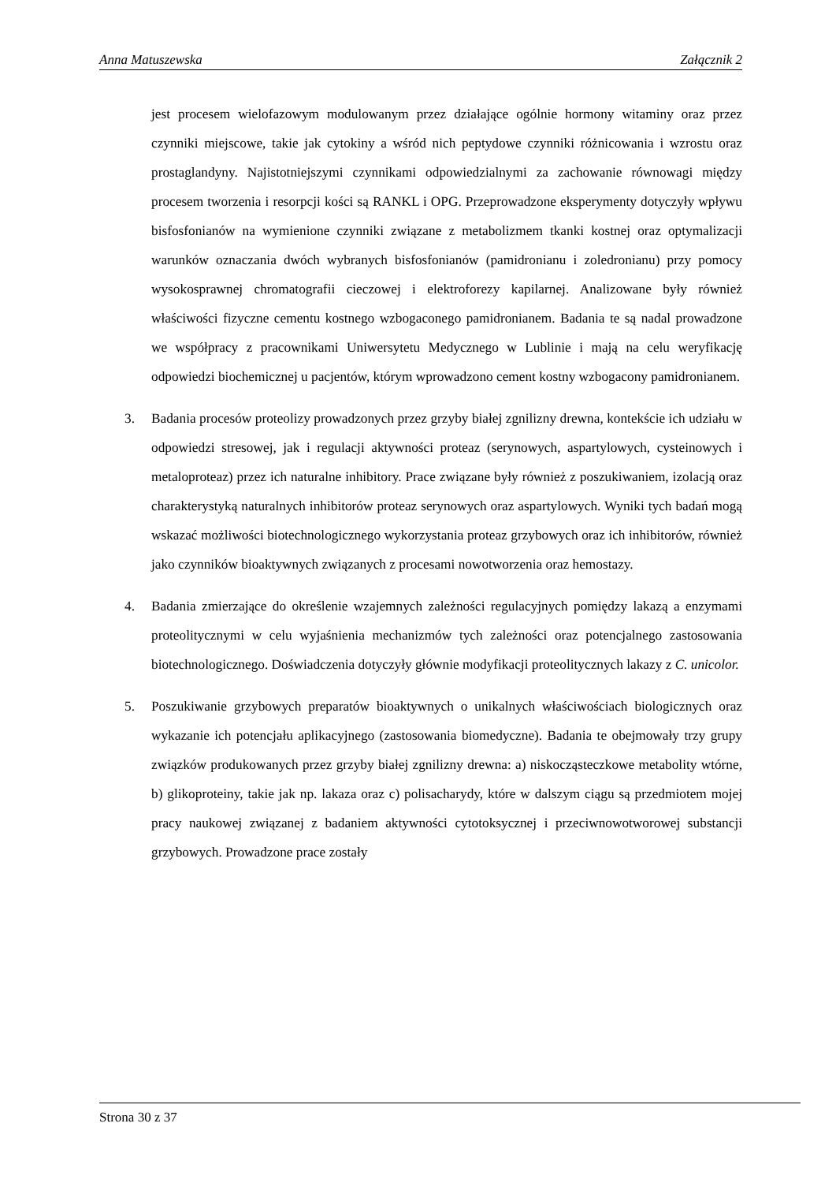Anna Matuszewska Załącznik 2
jest procesem wielofazowym modulowanym przez działające ogólnie hormony witaminy oraz przez czynniki miejscowe, takie jak cytokiny a wśród nich peptydowe czynniki różnicowania i wzrostu oraz prostaglandyny. Najistotniejszymi czynnikami odpowiedzialnymi za zachowanie równowagi między procesem tworzenia i resorpcji kości są RANKL i OPG. Przeprowadzone eksperymenty dotyczyły wpływu bisfosfonianów na wymienione czynniki związane z metabolizmem tkanki kostnej oraz optymalizacji warunków oznaczania dwóch wybranych bisfosfonianów (pamidronianu i zoledronianu) przy pomocy wysokosprawnej chromatografii cieczowej i elektroforezy kapilarnej. Analizowane były również właściwości fizyczne cementu kostnego wzbogaconego pamidronianem. Badania te są nadal prowadzone we współpracy z pracownikami Uniwersytetu Medycznego w Lublinie i mają na celu weryfikację odpowiedzi biochemicznej u pacjentów, którym wprowadzono cement kostny wzbogacony pamidronianem.
3. Badania procesów proteolizy prowadzonych przez grzyby białej zgnilizny drewna, kontekście ich udziału w odpowiedzi stresowej, jak i regulacji aktywności proteaz (serynowych, aspartylowych, cysteinowych i metaloproteaz) przez ich naturalne inhibitory. Prace związane były również z poszukiwaniem, izolacją oraz charakterystyką naturalnych inhibitorów proteaz serynowych oraz aspartylowych. Wyniki tych badań mogą wskazać możliwości biotechnologicznego wykorzystania proteaz grzybowych oraz ich inhibitorów, również jako czynników bioaktywnych związanych z procesami nowotworzenia oraz hemostazy.
4. Badania zmierzające do określenie wzajemnych zależności regulacyjnych pomiędzy lakazą a enzymami proteolitycznymi w celu wyjaśnienia mechanizmów tych zależności oraz potencjalnego zastosowania biotechnologicznego. Doświadczenia dotyczyły głównie modyfikacji proteolitycznych lakazy z C. unicolor.
5. Poszukiwanie grzybowych preparatów bioaktywnych o unikalnych właściwościach biologicznych oraz wykazanie ich potencjału aplikacyjnego (zastosowania biomedyczne). Badania te obejmowały trzy grupy związków produkowanych przez grzyby białej zgnilizny drewna: a) niskocząsteczkowe metabolity wtórne, b) glikoproteiny, takie jak np. lakaza oraz c) polisacharydy, które w dalszym ciągu są przedmiotem mojej pracy naukowej związanej z badaniem aktywności cytotoksycznej i przeciwnowotworowej substancji grzybowych. Prowadzone prace zostały
Strona 30 z 37